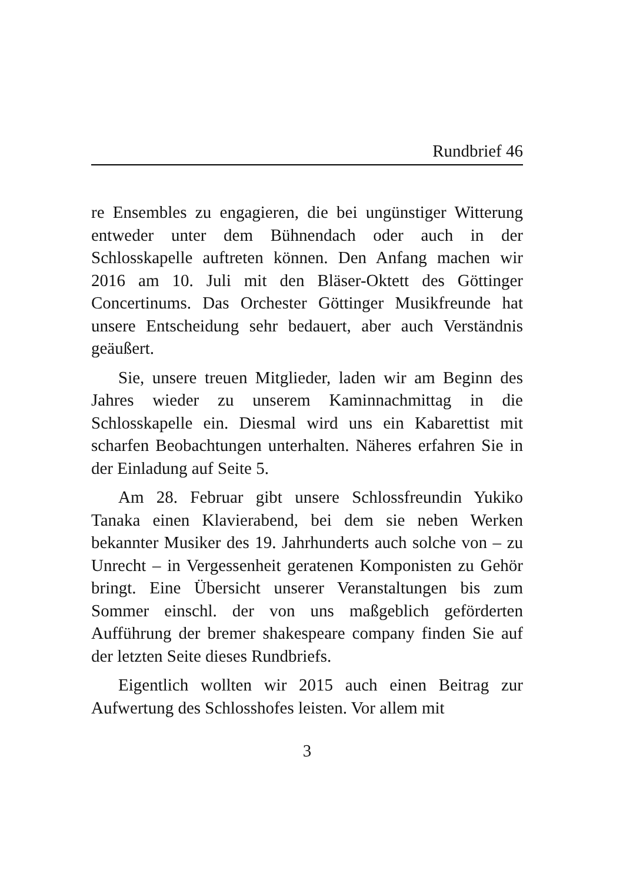Rundbrief 46
re Ensembles zu engagieren, die bei ungünstiger Witterung entweder unter dem Bühnendach oder auch in der Schlosskapelle auftreten können. Den Anfang machen wir 2016 am 10. Juli mit den Bläser-Oktett des Göttinger Concertinums. Das Orchester Göttinger Musikfreunde hat unsere Entscheidung sehr bedauert, aber auch Verständnis geäußert.
Sie, unsere treuen Mitglieder, laden wir am Beginn des Jahres wieder zu unserem Kaminnachmittag in die Schlosskapelle ein. Diesmal wird uns ein Kabarettist mit scharfen Beobachtungen unterhalten. Näheres erfahren Sie in der Einladung auf Seite 5.
Am 28. Februar gibt unsere Schlossfreundin Yukiko Tanaka einen Klavierabend, bei dem sie neben Werken bekannter Musiker des 19. Jahrhunderts auch solche von – zu Unrecht – in Vergessenheit geratenen Komponisten zu Gehör bringt. Eine Übersicht unserer Veranstaltungen bis zum Sommer einschl. der von uns maßgeblich geförderten Aufführung der bremer shakespeare company finden Sie auf der letzten Seite dieses Rundbriefs.
Eigentlich wollten wir 2015 auch einen Beitrag zur Aufwertung des Schlosshofes leisten. Vor allem mit
3